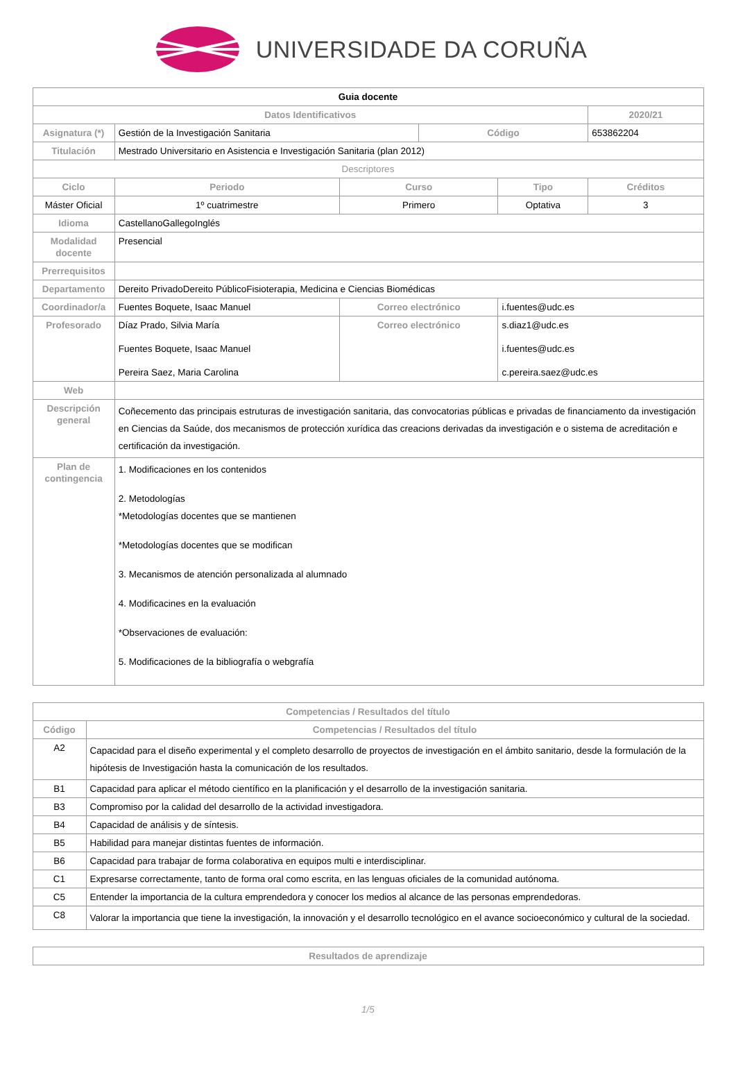UNIVERSIDADE DA CORUÑA
| Guia docente | | | | | | |
| Datos Identificativos | | | | | | 2020/21 |
| Asignatura (*) | Gestión de la Investigación Sanitaria | | | Código | | 653862204 |
| Titulación | Mestrado Universitario en Asistencia e Investigación Sanitaria (plan 2012) | | | | | |
| Descriptores | | | | | | |
| Ciclo | | Periodo | Curso | | Tipo | Créditos |
| Máster Oficial | | 1º cuatrimestre | Primero | | Optativa | 3 |
| Idioma | CastellanoGallegoInglés | | | | | |
| Modalidad docente | Presencial | | | | | |
| Prerrequisitos | | | | | | |
| Departamento | Dereito PrivadoDereito PúblicoFisioterapia, Medicina e Ciencias Biomédicas | | | | | |
| Coordinador/a | Fuentes Boquete, Isaac Manuel | | Correo electrónico | | i.fuentes@udc.es | |
| Profesorado | Díaz Prado, Silvia María Fuentes Boquete, Isaac Manuel Pereira Saez, Maria Carolina | | Correo electrónico | | s.diaz1@udc.es i.fuentes@udc.es c.pereira.saez@udc.es | |
| Web | | | | | | |
| Descripción general | Coñecemento das principais estruturas de investigación sanitaria, das convocatorias públicas e privadas de financiamento da investigación en Ciencias da Saúde, dos mecanismos de protección xurídica das creacions derivadas da investigación e o sistema de acreditación e certificación da investigación. | | | | | |
| Plan de contingencia | 1. Modificaciones en los contenidos 2. Metodologías *Metodologías docentes que se mantienen *Metodologías docentes que se modifican 3. Mecanismos de atención personalizada al alumnado 4. Modificacines en la evaluación *Observaciones de evaluación: 5. Modificaciones de la bibliografía o webgrafía | | | | | |
| Competencias / Resultados del título | |
| --- | --- |
| Código | Competencias / Resultados del título |
| A2 | Capacidad para el diseño experimental y el completo desarrollo de proyectos de investigación en el ámbito sanitario, desde la formulación de la hipótesis de Investigación hasta la comunicación de los resultados. |
| B1 | Capacidad para aplicar el método científico en la planificación y el desarrollo de la investigación sanitaria. |
| B3 | Compromiso por la calidad del desarrollo de la actividad investigadora. |
| B4 | Capacidad de análisis y de síntesis. |
| B5 | Habilidad para manejar distintas fuentes de información. |
| B6 | Capacidad para trabajar de forma colaborativa en equipos multi e interdisciplinar. |
| C1 | Expresarse correctamente, tanto de forma oral como escrita, en las lenguas oficiales de la comunidad autónoma. |
| C5 | Entender la importancia de la cultura emprendedora y conocer los medios al alcance de las personas emprendedoras. |
| C8 | Valorar la importancia que tiene la investigación, la innovación y el desarrollo tecnológico en el avance socioeconómico y cultural de la sociedad. |
| Resultados de aprendizaje |
| --- |
1/5